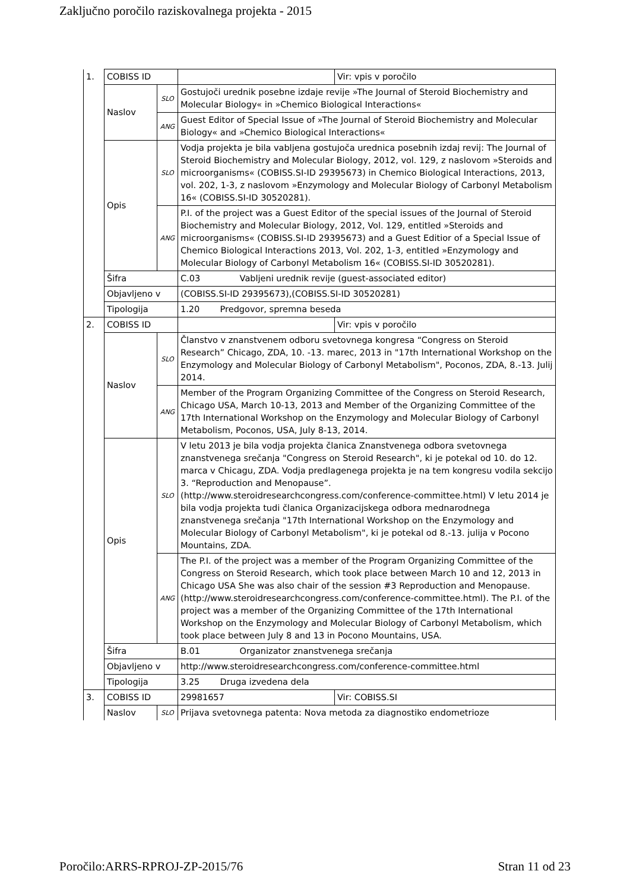Zaključno poročilo raziskovalnega projekta - 2015
| 1. | COBISS ID | | | Vir: vpis v poročilo |
| | Naslov | SLO | Gostujoči urednik posebne izdaje revije »The Journal of Steroid Biochemistry and Molecular Biology« in »Chemico Biological Interactions« | |
| | | ANG | Guest Editor of Special Issue of »The Journal of Steroid Biochemistry and Molecular Biology« and »Chemico Biological Interactions« | |
| | Opis | SLO | Vodja projekta je bila vabljena gostujoča urednica posebnih izdaj revij: The Journal of Steroid Biochemistry and Molecular Biology, 2012, vol. 129, z naslovom »Steroids and microorganisms« (COBISS.SI-ID 29395673) in Chemico Biological Interactions, 2013, vol. 202, 1-3, z naslovom »Enzymology and Molecular Biology of Carbonyl Metabolism 16« (COBISS.SI-ID 30520281). | |
| | | ANG | P.I. of the project was a Guest Editor of the special issues of the Journal of Steroid Biochemistry and Molecular Biology, 2012, Vol. 129, entitled »Steroids and microorganisms« (COBISS.SI-ID 29395673) and a Guest Editior of a Special Issue of Chemico Biological Interactions 2013, Vol. 202, 1-3, entitled »Enzymology and Molecular Biology of Carbonyl Metabolism 16« (COBISS.SI-ID 30520281). | |
| | Šifra | | C.03 Vabljeni urednik revije (guest-associated editor) | |
| | Objavljeno v | | (COBISS.SI-ID 29395673),(COBISS.SI-ID 30520281) | |
| | Tipologija | | 1.20 Predgovor, spremna beseda | |
| 2. | COBISS ID | | | Vir: vpis v poročilo |
| | Naslov | SLO | Članstvo v znanstvenem odboru svetovnega kongresa “Congress on Steroid Research” Chicago, ZDA, 10. -13. marec, 2013 in "17th International Workshop on the Enzymology and Molecular Biology of Carbonyl Metabolism", Poconos, ZDA, 8.-13. Julij 2014. | |
| | | ANG | Member of the Program Organizing Committee of the Congress on Steroid Research, Chicago USA, March 10-13, 2013 and Member of the Organizing Committee of the 17th International Workshop on the Enzymology and Molecular Biology of Carbonyl Metabolism, Poconos, USA, July 8-13, 2014. | |
| | Opis | SLO | V letu 2013 je bila vodja projekta članica Znanstvenega odbora svetovnega znanstvenega srečanja "Congress on Steroid Research", ki je potekal od 10. do 12. marca v Chicagu, ZDA. Vodja predlagenega projekta je na tem kongresu vodila sekcijo 3. “Reproduction and Menopause”. (http://www.steroidresearchcongress.com/conference-committee.html) V letu 2014 je bila vodja projekta tudi članica Organizacijskega odbora mednarodnega znanstvenega srečanja "17th International Workshop on the Enzymology and Molecular Biology of Carbonyl Metabolism", ki je potekal od 8.-13. julija v Pocono Mountains, ZDA. | |
| | | ANG | The P.I. of the project was a member of the Program Organizing Committee of the Congress on Steroid Research, which took place between March 10 and 12, 2013 in Chicago USA She was also chair of the session #3 Reproduction and Menopause. (http://www.steroidresearchcongress.com/conference-committee.html). The P.I. of the project was a member of the Organizing Committee of the 17th International Workshop on the Enzymology and Molecular Biology of Carbonyl Metabolism, which took place between July 8 and 13 in Pocono Mountains, USA. | |
| | Šifra | | B.01 Organizator znanstvenega srečanja | |
| | Objavljeno v | | http://www.steroidresearchcongress.com/conference-committee.html | |
| | Tipologija | | 3.25 Druga izvedena dela | |
| 3. | COBISS ID | | 29981657 | Vir: COBISS.SI |
| | Naslov | SLO | Prijava svetovnega patenta: Nova metoda za diagnostiko endometrioze | |
Poročilo:ARRS-RPROJ-ZP-2015/76 Stran 11 od 23